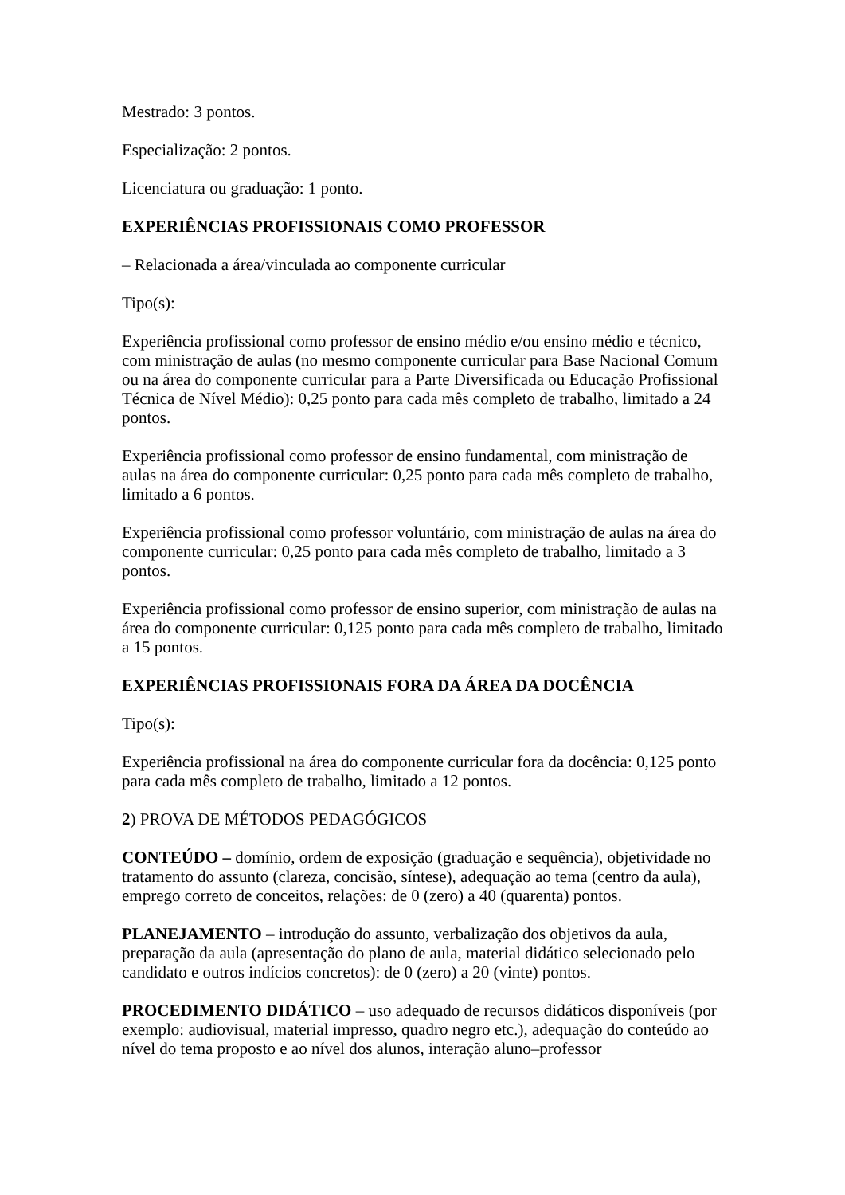Mestrado: 3 pontos.
Especialização: 2 pontos.
Licenciatura ou graduação: 1 ponto.
EXPERIÊNCIAS PROFISSIONAIS COMO PROFESSOR
– Relacionada a área/vinculada ao componente curricular
Tipo(s):
Experiência profissional como professor de ensino médio e/ou ensino médio e técnico, com ministração de aulas (no mesmo componente curricular para Base Nacional Comum ou na área do componente curricular para a Parte Diversificada ou Educação Profissional Técnica de Nível Médio): 0,25 ponto para cada mês completo de trabalho, limitado a 24 pontos.
Experiência profissional como professor de ensino fundamental, com ministração de aulas na área do componente curricular: 0,25 ponto para cada mês completo de trabalho, limitado a 6 pontos.
Experiência profissional como professor voluntário, com ministração de aulas na área do componente curricular: 0,25 ponto para cada mês completo de trabalho, limitado a 3 pontos.
Experiência profissional como professor de ensino superior, com ministração de aulas na área do componente curricular: 0,125 ponto para cada mês completo de trabalho, limitado a 15 pontos.
EXPERIÊNCIAS PROFISSIONAIS FORA DA ÁREA DA DOCÊNCIA
Tipo(s):
Experiência profissional na área do componente curricular fora da docência: 0,125 ponto para cada mês completo de trabalho, limitado a 12 pontos.
2) PROVA DE MÉTODOS PEDAGÓGICOS
CONTEÚDO – domínio, ordem de exposição (graduação e sequência), objetividade no tratamento do assunto (clareza, concisão, síntese), adequação ao tema (centro da aula), emprego correto de conceitos, relações: de 0 (zero) a 40 (quarenta) pontos.
PLANEJAMENTO – introdução do assunto, verbalização dos objetivos da aula, preparação da aula (apresentação do plano de aula, material didático selecionado pelo candidato e outros indícios concretos): de 0 (zero) a 20 (vinte) pontos.
PROCEDIMENTO DIDÁTICO – uso adequado de recursos didáticos disponíveis (por exemplo: audiovisual, material impresso, quadro negro etc.), adequação do conteúdo ao nível do tema proposto e ao nível dos alunos, interação aluno–professor